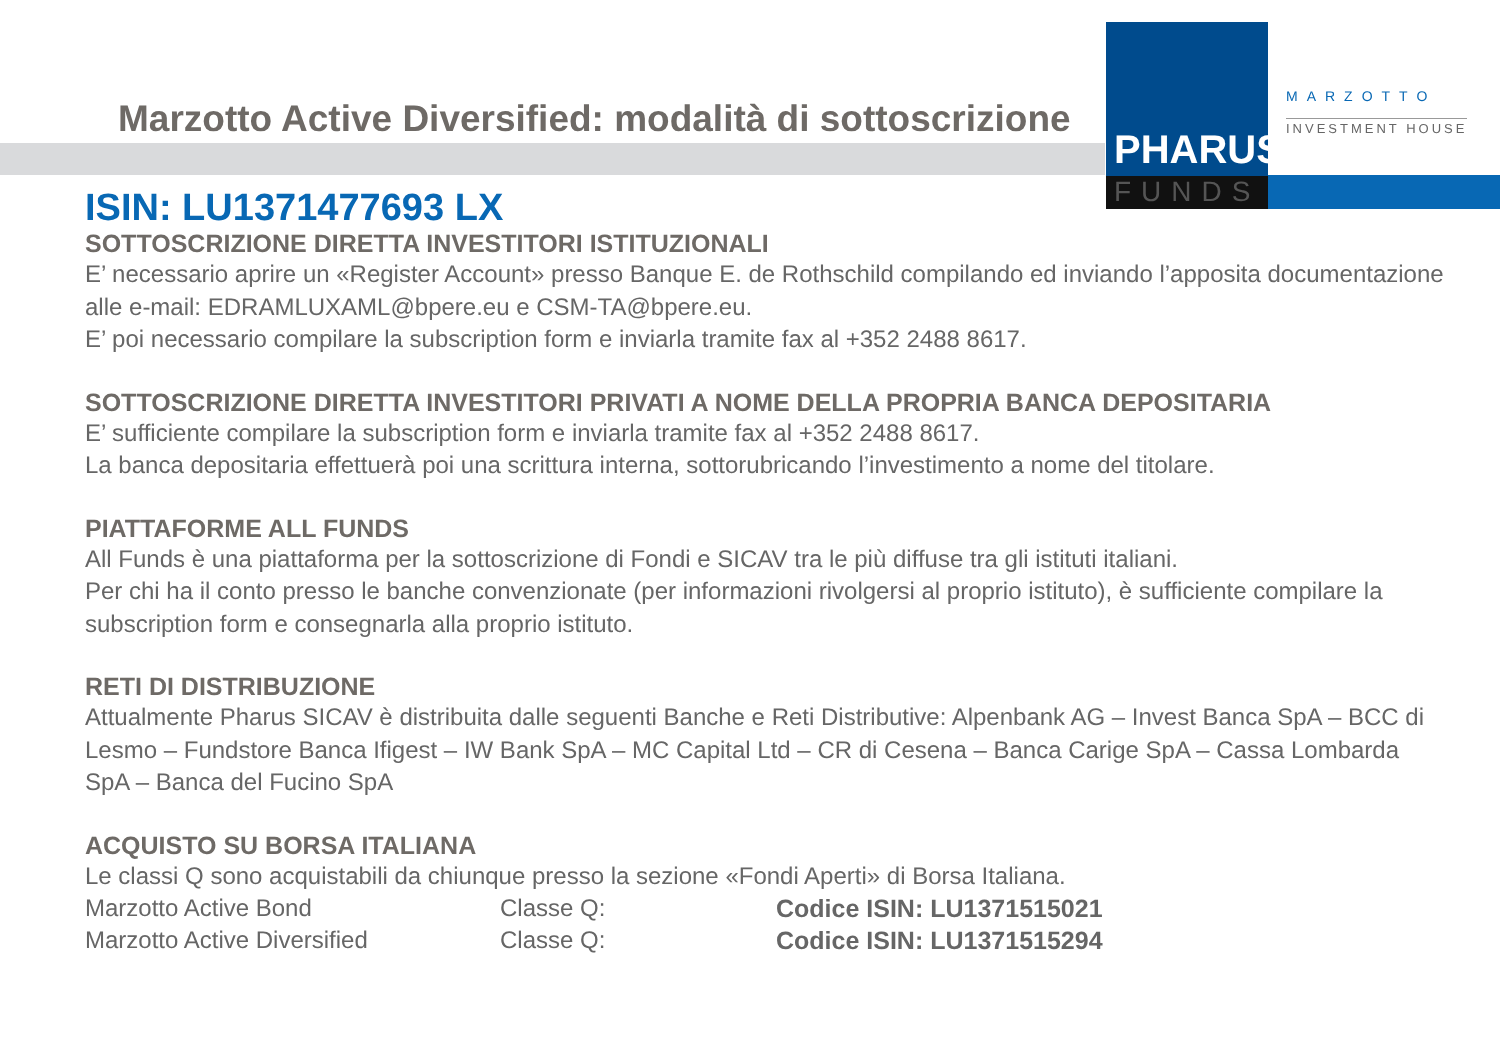Marzotto Active Diversified: modalità di sottoscrizione
PHARUS
FUNDS
MARZOTTO
INVESTMENT HOUSE
ISIN: LU1371477693 LX
SOTTOSCRIZIONE DIRETTA INVESTITORI ISTITUZIONALI
E’ necessario aprire un «Register Account» presso Banque E. de Rothschild compilando ed inviando l’apposita documentazione alle e-mail: EDRAMLUXAML@bpere.eu e CSM-TA@bpere.eu.
E’ poi necessario compilare la subscription form e inviarla tramite fax al +352 2488 8617.
SOTTOSCRIZIONE DIRETTA INVESTITORI PRIVATI A NOME DELLA PROPRIA BANCA DEPOSITARIA
E’ sufficiente compilare la subscription form e inviarla tramite fax al +352 2488 8617.
La banca depositaria effettuerà poi una scrittura interna, sottorubricando l’investimento a nome del titolare.
PIATTAFORME ALL FUNDS
All Funds è una piattaforma per la sottoscrizione di Fondi e SICAV tra le più diffuse tra gli istituti italiani.
Per chi ha il conto presso le banche convenzionate (per informazioni rivolgersi al proprio istituto), è sufficiente compilare la subscription form e consegnarla alla proprio istituto.
RETI DI DISTRIBUZIONE
Attualmente Pharus SICAV è distribuita dalle seguenti Banche e Reti Distributive: Alpenbank AG – Invest Banca SpA – BCC di Lesmo – Fundstore Banca Ifigest – IW Bank SpA – MC Capital Ltd – CR di Cesena – Banca Carige SpA – Cassa Lombarda SpA – Banca del Fucino SpA
ACQUISTO SU BORSA ITALIANA
Le classi Q sono acquistabili da chiunque presso la sezione «Fondi Aperti» di Borsa Italiana.
| Marzotto Active Bond | Classe Q: | Codice ISIN: LU1371515021 |
| Marzotto Active Diversified | Classe Q: | Codice ISIN: LU1371515294 |